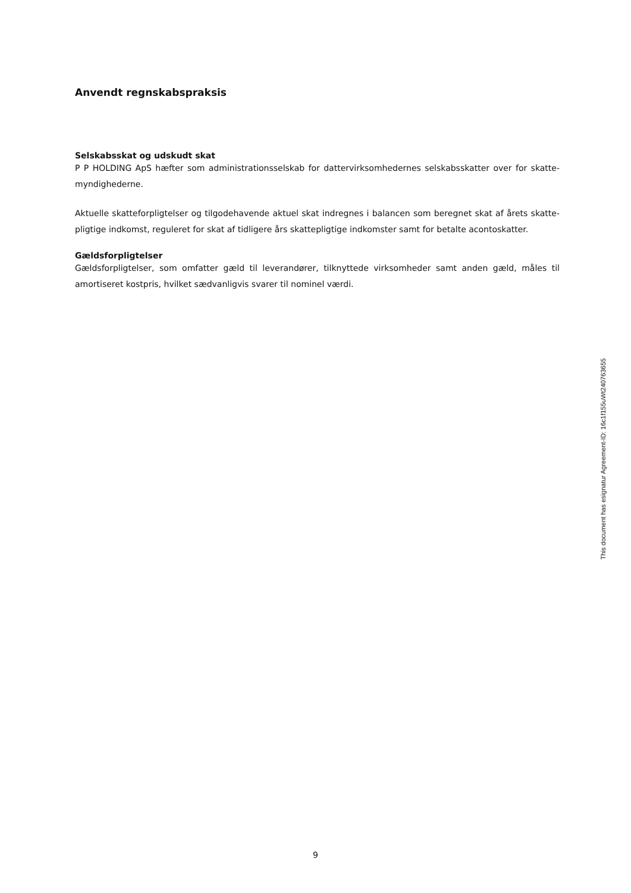Anvendt regnskabspraksis
Selskabsskat og udskudt skat
P P HOLDING ApS hæfter som administrationsselskab for dattervirksomhedernes selskabsskatter over for skatte-myndighederne.
Aktuelle skatteforpligtelser og tilgodehavende aktuel skat indregnes i balancen som beregnet skat af årets skatte-pligtige indkomst, reguleret for skat af tidligere års skattepligtige indkomster samt for betalte acontoskatter.
Gældsforpligtelser
Gældsforpligtelser, som omfatter gæld til leverandører, tilknyttede virksomheder samt anden gæld, måles til amortiseret kostpris, hvilket sædvanligvis svarer til nominel værdi.
This document has esignatur Agreement-ID: 16c1f155uWt240763655
9